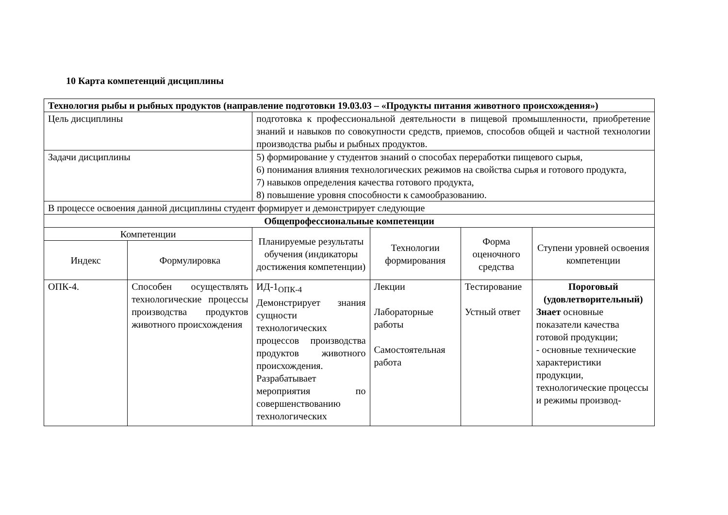10 Карта компетенций дисциплины
| Технология рыбы и рыбных продуктов (направление подготовки 19.03.03 – «Продукты питания животного происхождения») | | | | | |
| Цель дисциплины | | подготовка к профессиональной деятельности в пищевой промышленности, приобретение знаний и навыков по совокупности средств, приемов, способов общей и частной технологии производства рыбы и рыбных продуктов. | | | |
| Задачи дисциплины | | 5) формирование у студентов знаний о способах переработки пищевого сырья, 6) понимания влияния технологических режимов на свойства сырья и готового продукта, 7) навыков определения качества готового продукта, 8) повышение уровня способности к самообразованию. | | | |
| В процессе освоения данной дисциплины студент формирует и демонстрирует следующие | | | | | |
| Общепрофессиональные компетенции | | | | | |
| Компетенции | | Планируемые результаты обучения (индикаторы достижения компетенции) | Технологии формирования | Форма оценочного средства | Ступени уровней освоения компетенции |
| Индекс | Формулировка | | | | |
| ОПК-4. | Способен осуществлять технологические процессы производства продуктов животного происхождения | ИД-1<sub>ОПК-4</sub> Демонстрирует знания сущности технологических процессов производства продуктов животного происхождения. Разрабатывает мероприятия по совершенствованию технологических | Лекции Лабораторные работы Самостоятельная работа | Тестирование Устный ответ | Пороговый (удовлетворительный) Знает основные показатели качества готовой продукции; - основные технические характеристики продукции, технологические процессы и режимы производ- |